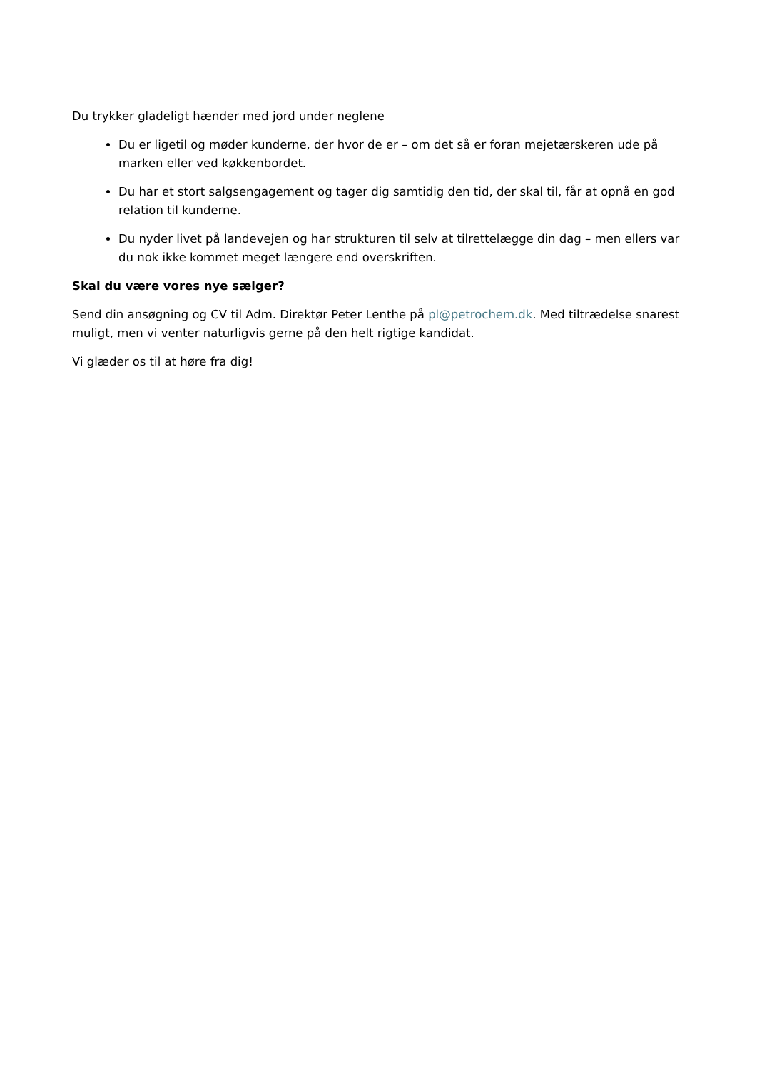Du trykker gladeligt hænder med jord under neglene
Du er ligetil og møder kunderne, der hvor de er – om det så er foran mejetærskeren ude på marken eller ved køkkenbordet.
Du har et stort salgsengagement og tager dig samtidig den tid, der skal til, får at opnå en god relation til kunderne.
Du nyder livet på landevejen og har strukturen til selv at tilrettelægge din dag – men ellers var du nok ikke kommet meget længere end overskriften.
Skal du være vores nye sælger?
Send din ansøgning og CV til Adm. Direktør Peter Lenthe på pl@petrochem.dk. Med tiltrædelse snarest muligt, men vi venter naturligvis gerne på den helt rigtige kandidat.
Vi glæder os til at høre fra dig!